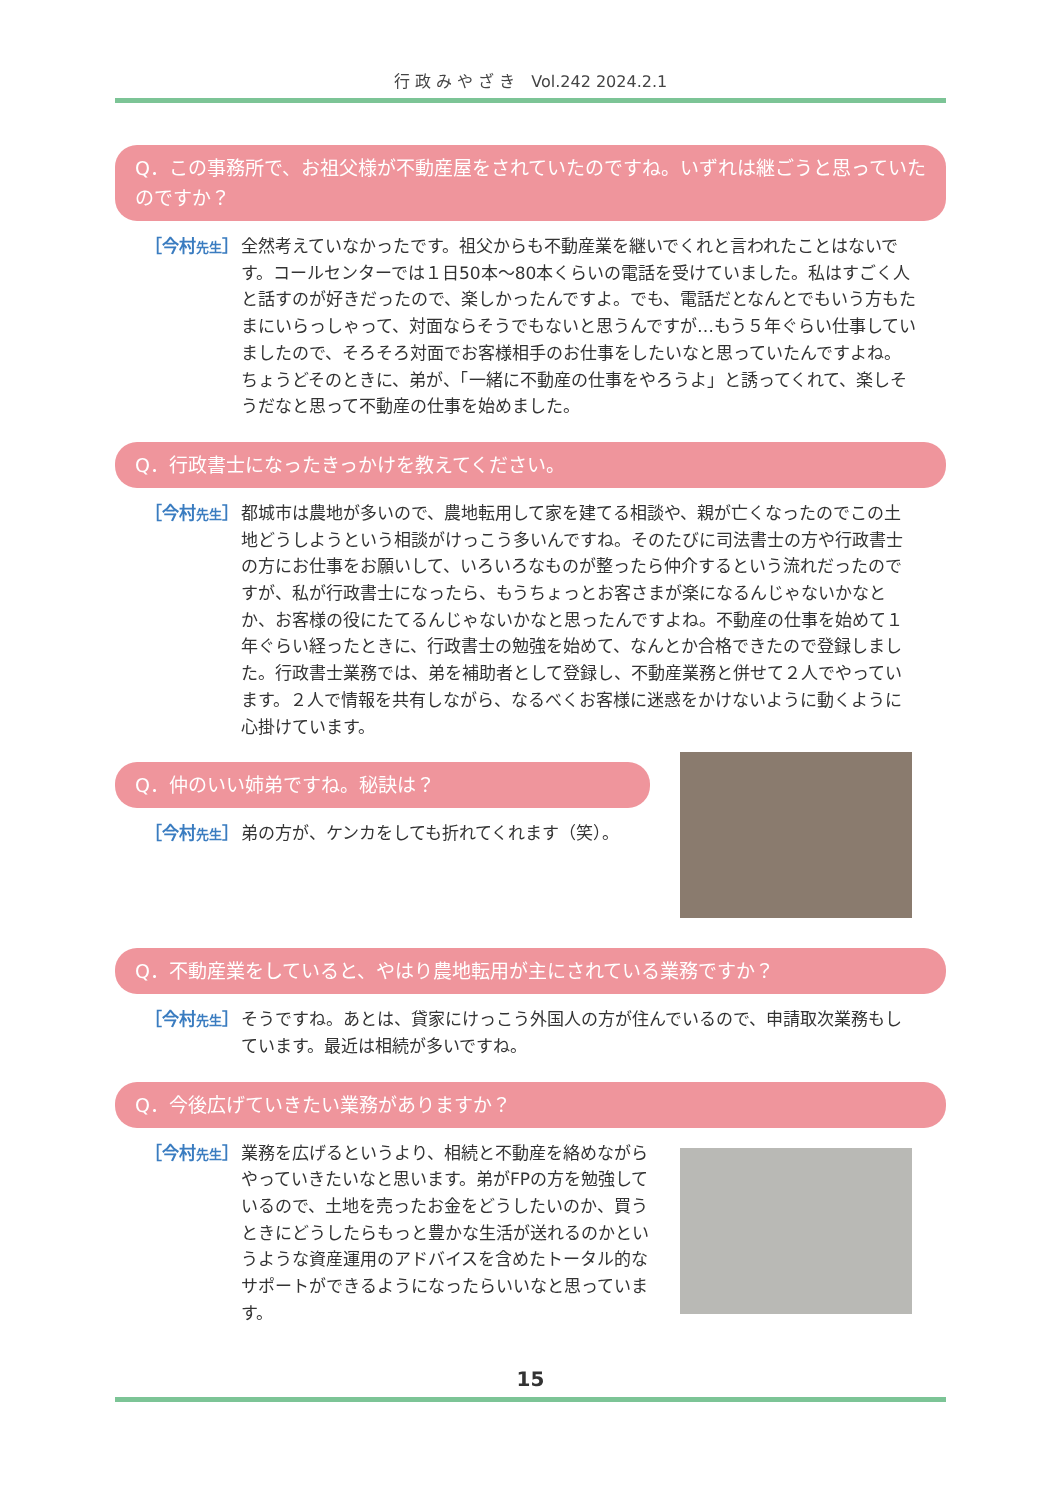行 政 み や ざ き　Vol.242 2024.2.1
Q．この事務所で、お祖父様が不動産屋をされていたのですね。いずれは継ごうと思っていたのですか？
［今村先生］ 全然考えていなかったです。祖父からも不動産業を継いでくれと言われたことはないです。コールセンターでは１日50本～80本くらいの電話を受けていました。私はすごく人と話すのが好きだったので、楽しかったんですよ。でも、電話だとなんとでもいう方もたまにいらっしゃって、対面ならそうでもないと思うんですが…もう５年ぐらい仕事していましたので、そろそろ対面でお客様相手のお仕事をしたいなと思っていたんですよね。ちょうどそのときに、弟が、「一緒に不動産の仕事をやろうよ」と誘ってくれて、楽しそうだなと思って不動産の仕事を始めました。
Q．行政書士になったきっかけを教えてください。
［今村先生］ 都城市は農地が多いので、農地転用して家を建てる相談や、親が亡くなったのでこの土地どうしようという相談がけっこう多いんですね。そのたびに司法書士の方や行政書士の方にお仕事をお願いして、いろいろなものが整ったら仲介するという流れだったのですが、私が行政書士になったら、もうちょっとお客さまが楽になるんじゃないかなとか、お客様の役にたてるんじゃないかなと思ったんですよね。不動産の仕事を始めて１年ぐらい経ったときに、行政書士の勉強を始めて、なんとか合格できたので登録しました。行政書士業務では、弟を補助者として登録し、不動産業務と併せて２人でやっています。２人で情報を共有しながら、なるべくお客様に迷惑をかけないように動くように心掛けています。
Q．仲のいい姉弟ですね。秘訣は？
［今村先生］ 弟の方が、ケンカをしても折れてくれます（笑）。
Q．不動産業をしていると、やはり農地転用が主にされている業務ですか？
［今村先生］ そうですね。あとは、貸家にけっこう外国人の方が住んでいるので、申請取次業務もしています。最近は相続が多いですね。
Q．今後広げていきたい業務がありますか？
［今村先生］ 業務を広げるというより、相続と不動産を絡めながらやっていきたいなと思います。弟がFPの方を勉強しているので、土地を売ったお金をどうしたいのか、買うときにどうしたらもっと豊かな生活が送れるのかというような資産運用のアドバイスを含めたトータル的なサポートができるようになったらいいなと思っています。
15